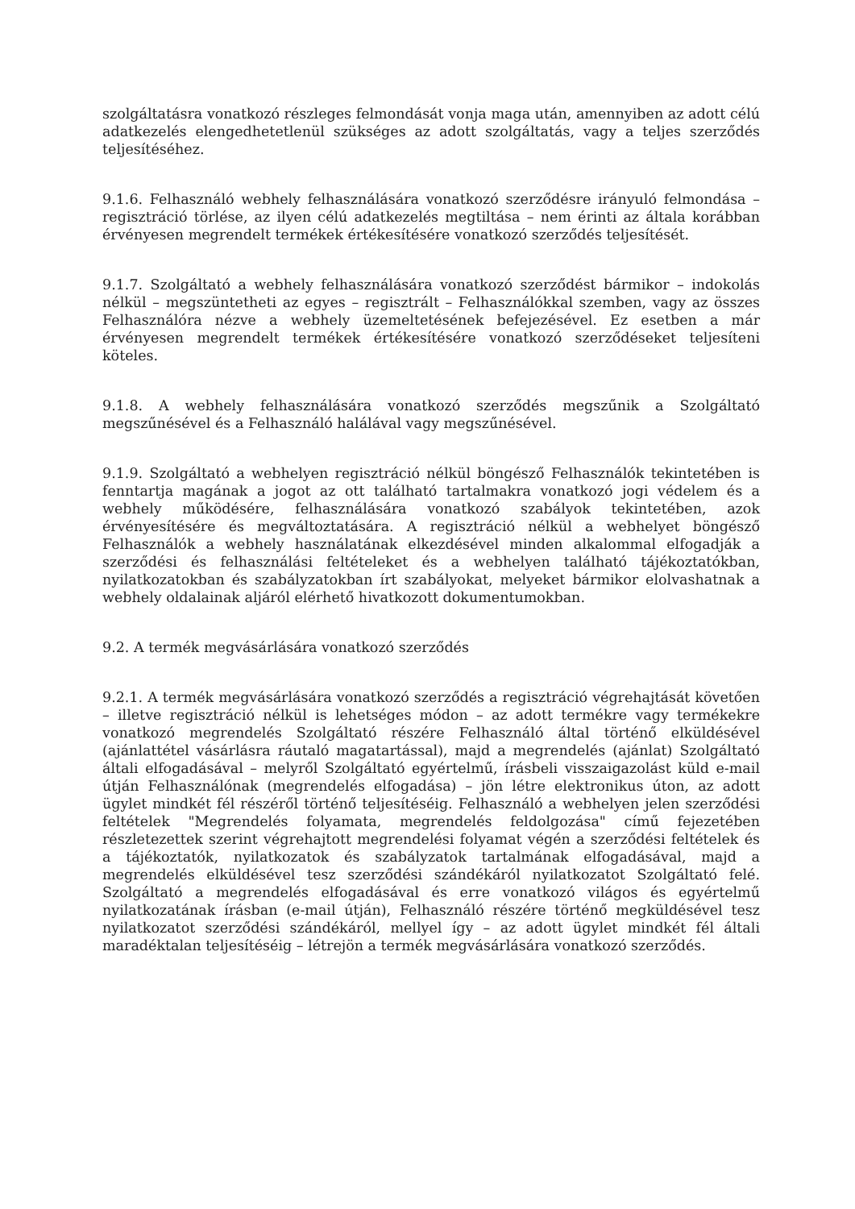szolgáltatásra vonatkozó részleges felmondását vonja maga után, amennyiben az adott célú adatkezelés elengedhetetlenül szükséges az adott szolgáltatás, vagy a teljes szerződés teljesítéséhez.
9.1.6. Felhasználó webhely felhasználására vonatkozó szerződésre irányuló felmondása – regisztráció törlése, az ilyen célú adatkezelés megtiltása – nem érinti az általa korábban érvényesen megrendelt termékek értékesítésére vonatkozó szerződés teljesítését.
9.1.7. Szolgáltató a webhely felhasználására vonatkozó szerződést bármikor – indokolás nélkül – megszüntetheti az egyes – regisztrált – Felhasználókkal szemben, vagy az összes Felhasználóra nézve a webhely üzemeltetésének befejezésével. Ez esetben a már érvényesen megrendelt termékek értékesítésére vonatkozó szerződéseket teljesíteni köteles.
9.1.8. A webhely felhasználására vonatkozó szerződés megszűnik a Szolgáltató megszűnésével és a Felhasználó halálával vagy megszűnésével.
9.1.9. Szolgáltató a webhelyen regisztráció nélkül böngésző Felhasználók tekintetében is fenntartja magának a jogot az ott található tartalmakra vonatkozó jogi védelem és a webhely működésére, felhasználására vonatkozó szabályok tekintetében, azok érvényesítésére és megváltoztatására. A regisztráció nélkül a webhelyet böngésző Felhasználók a webhely használatának elkezdésével minden alkalommal elfogadják a szerződési és felhasználási feltételeket és a webhelyen található tájékoztatókban, nyilatkozatokban és szabályzatokban írt szabályokat, melyeket bármikor elolvashatnak a webhely oldalainak aljáról elérhető hivatkozott dokumentumokban.
9.2. A termék megvásárlására vonatkozó szerződés
9.2.1. A termék megvásárlására vonatkozó szerződés a regisztráció végrehajtását követően – illetve regisztráció nélkül is lehetséges módon – az adott termékre vagy termékekre vonatkozó megrendelés Szolgáltató részére Felhasználó által történő elküldésével (ajánlattétel vásárlásra ráutaló magatartással), majd a megrendelés (ajánlat) Szolgáltató általi elfogadásával – melyről Szolgáltató egyértelmű, írásbeli visszaigazolást küld e-mail útján Felhasználónak (megrendelés elfogadása) – jön létre elektronikus úton, az adott ügylet mindkét fél részéről történő teljesítéséig. Felhasználó a webhelyen jelen szerződési feltételek "Megrendelés folyamata, megrendelés feldolgozása" című fejezetében részletezettek szerint végrehajtott megrendelési folyamat végén a szerződési feltételek és a tájékoztatók, nyilatkozatok és szabályzatok tartalmának elfogadásával, majd a megrendelés elküldésével tesz szerződési szándékáról nyilatkozatot Szolgáltató felé. Szolgáltató a megrendelés elfogadásával és erre vonatkozó világos és egyértelmű nyilatkozatának írásban (e-mail útján), Felhasználó részére történő megküldésével tesz nyilatkozatot szerződési szándékáról, mellyel így – az adott ügylet mindkét fél általi maradéktalan teljesítéséig – létrejön a termék megvásárlására vonatkozó szerződés.